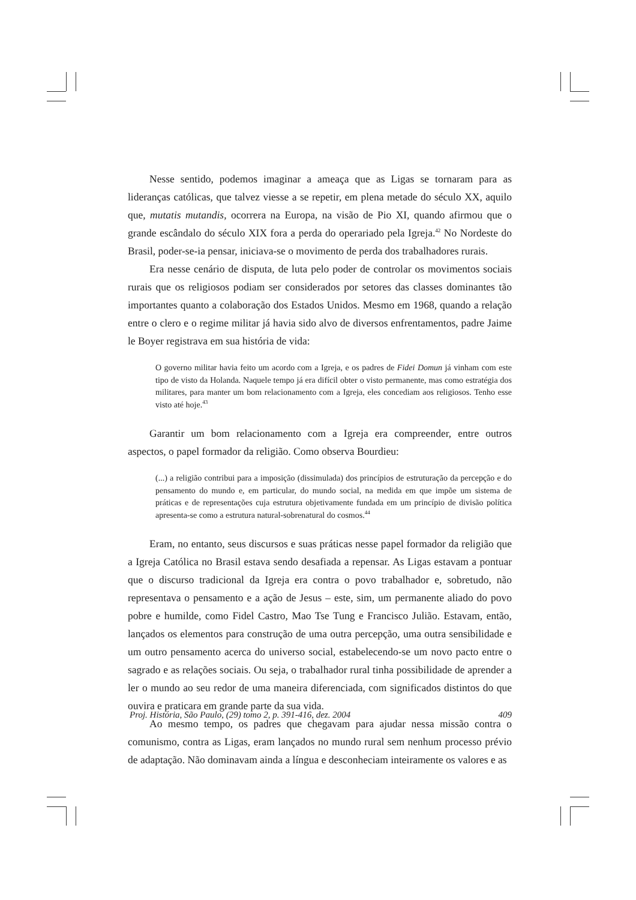Nesse sentido, podemos imaginar a ameaça que as Ligas se tornaram para as lideranças católicas, que talvez viesse a se repetir, em plena metade do século XX, aquilo que, mutatis mutandis, ocorrera na Europa, na visão de Pio XI, quando afirmou que o grande escândalo do século XIX fora a perda do operariado pela Igreja.<sup>42</sup> No Nordeste do Brasil, poder-se-ia pensar, iniciava-se o movimento de perda dos trabalhadores rurais.
Era nesse cenário de disputa, de luta pelo poder de controlar os movimentos sociais rurais que os religiosos podiam ser considerados por setores das classes dominantes tão importantes quanto a colaboração dos Estados Unidos. Mesmo em 1968, quando a relação entre o clero e o regime militar já havia sido alvo de diversos enfrentamentos, padre Jaime le Boyer registrava em sua história de vida:
O governo militar havia feito um acordo com a Igreja, e os padres de Fidei Domun já vinham com este tipo de visto da Holanda. Naquele tempo já era difícil obter o visto permanente, mas como estratégia dos militares, para manter um bom relacionamento com a Igreja, eles concediam aos religiosos. Tenho esse visto até hoje.<sup>43</sup>
Garantir um bom relacionamento com a Igreja era compreender, entre outros aspectos, o papel formador da religião. Como observa Bourdieu:
(...) a religião contribui para a imposição (dissimulada) dos princípios de estruturação da percepção e do pensamento do mundo e, em particular, do mundo social, na medida em que impõe um sistema de práticas e de representações cuja estrutura objetivamente fundada em um princípio de divisão política apresenta-se como a estrutura natural-sobrenatural do cosmos.<sup>44</sup>
Eram, no entanto, seus discursos e suas práticas nesse papel formador da religião que a Igreja Católica no Brasil estava sendo desafiada a repensar. As Ligas estavam a pontuar que o discurso tradicional da Igreja era contra o povo trabalhador e, sobretudo, não representava o pensamento e a ação de Jesus – este, sim, um permanente aliado do povo pobre e humilde, como Fidel Castro, Mao Tse Tung e Francisco Julião. Estavam, então, lançados os elementos para construção de uma outra percepção, uma outra sensibilidade e um outro pensamento acerca do universo social, estabelecendo-se um novo pacto entre o sagrado e as relações sociais. Ou seja, o trabalhador rural tinha possibilidade de aprender a ler o mundo ao seu redor de uma maneira diferenciada, com significados distintos do que ouvira e praticara em grande parte da sua vida.
Ao mesmo tempo, os padres que chegavam para ajudar nessa missão contra o comunismo, contra as Ligas, eram lançados no mundo rural sem nenhum processo prévio de adaptação. Não dominavam ainda a língua e desconheciam inteiramente os valores e as
Proj. História, São Paulo, (29) tomo 2, p. 391-416, dez. 2004 409